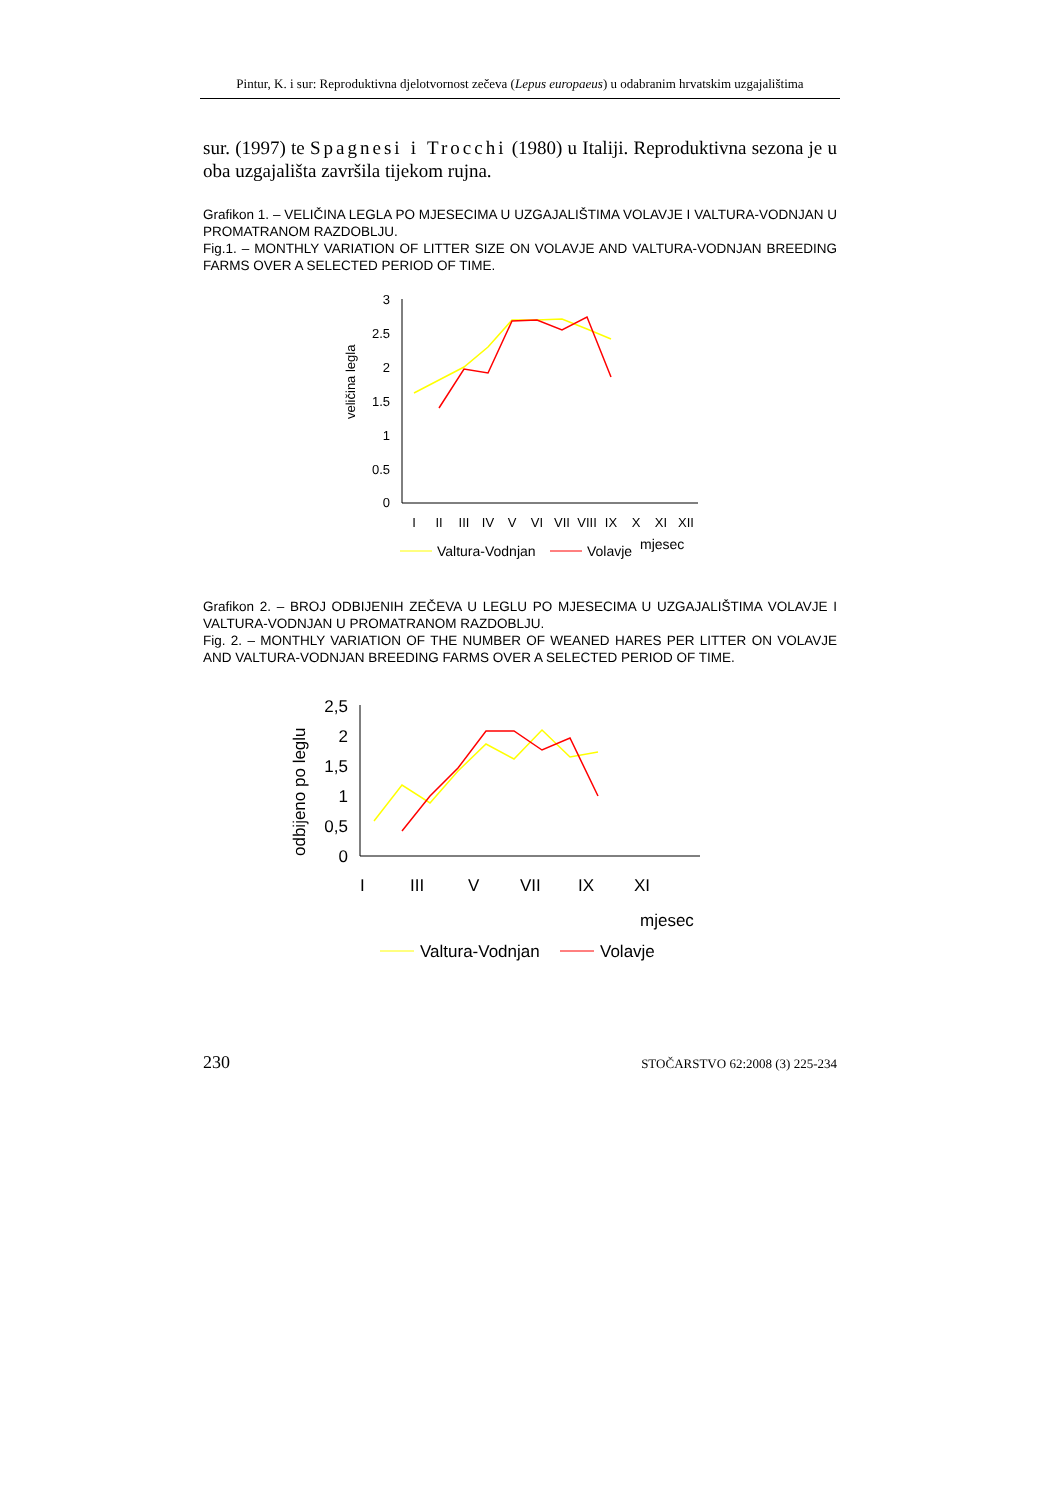Pintur, K. i sur: Reproduktivna djelotvornost zečeva (Lepus europaeus) u odabranim hrvatskim uzgajalištima
sur. (1997) te Spagnesi i Trocchi (1980) u Italiji. Reproduktivna sezona je u oba uzgajališta završila tijekom rujna.
Grafikon 1. – VELIČINA LEGLA PO MJESECIMA U UZGAJALIŠTIMA VOLAVJE I VALTURA-VODNJAN U PROMATRANOM RAZDOBLJU.
Fig.1. – MONTHLY VARIATION OF LITTER SIZE ON VOLAVJE AND VALTURA-VODNJAN BREEDING FARMS OVER A SELECTED PERIOD OF TIME.
veličina legla
3
2.5
2
1.5
1
0.5
0
I
II
III
IV
V
VI
VII
VIII
IX
X
XI
XII
Valtura-Vodnjan
Volavje
mjesec
Grafikon 2. – BROJ ODBIJENIH ZEČEVA U LEGLU PO MJESECIMA U UZGAJALIŠTIMA VOLAVJE I VALTURA-VODNJAN U PROMATRANOM RAZDOBLJU.
Fig. 2. – MONTHLY VARIATION OF THE NUMBER OF WEANED HARES PER LITTER ON VOLAVJE AND VALTURA-VODNJAN BREEDING FARMS OVER A SELECTED PERIOD OF TIME.
odbijeno po leglu
2,5
2
1,5
1
0,5
0
I
III
V
VII
IX
XI
mjesec
Valtura-Vodnjan
Volavje
230 STOČARSTVO 62:2008 (3) 225-234